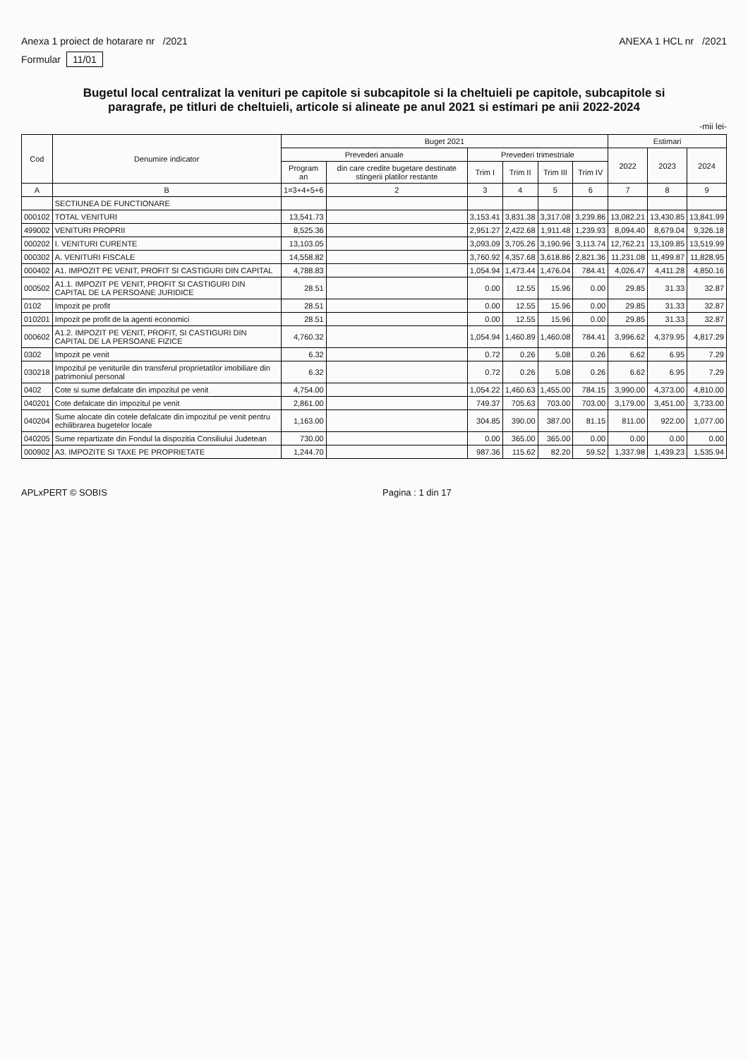Anexa 1 proiect de hotarare nr /2021
ANEXA 1 HCL nr /2021
Formular 11/01
Bugetul local centralizat la venituri pe capitole si subcapitole si la cheltuieli pe capitole, subcapitole si paragrafe, pe titluri de cheltuieli, articole si alineate pe anul 2021 si estimari pe anii 2022-2024
-mii lei-
| Cod | Denumire indicator | Buget 2021 | | | | | | Estimari | | |
| --- | --- | --- | --- | --- | --- | --- | --- | --- | --- | --- |
| | | Prevederi anuale | | Prevederi trimestriale | | | | 2022 | 2023 | 2024 |
| | | Program an | din care credite bugetare destinate stingerii platilor restante | Trim I | Trim II | Trim III | Trim IV | | | |
| A | B | 1=3+4+5+6 | 2 | 3 | 4 | 5 | 6 | 7 | 8 | 9 |
| | SECTIUNEA DE FUNCTIONARE | | | | | | | | | |
| 000102 | TOTAL VENITURI | 13,541.73 | | 3,153.41 | 3,831.38 | 3,317.08 | 3,239.86 | 13,082.21 | 13,430.85 | 13,841.99 |
| 499002 | VENITURI PROPRII | 8,525.36 | | 2,951.27 | 2,422.68 | 1,911.48 | 1,239.93 | 8,094.40 | 8,679.04 | 9,326.18 |
| 000202 | I. VENITURI CURENTE | 13,103.05 | | 3,093.09 | 3,705.26 | 3,190.96 | 3,113.74 | 12,762.21 | 13,109.85 | 13,519.99 |
| 000302 | A. VENITURI FISCALE | 14,558.82 | | 3,760.92 | 4,357.68 | 3,618.86 | 2,821.36 | 11,231.08 | 11,499.87 | 11,828.95 |
| 000402 | A1. IMPOZIT PE VENIT, PROFIT SI CASTIGURI DIN CAPITAL | 4,788.83 | | 1,054.94 | 1,473.44 | 1,476.04 | 784.41 | 4,026.47 | 4,411.28 | 4,850.16 |
| 000502 | A1.1. IMPOZIT PE VENIT, PROFIT SI CASTIGURI DIN CAPITAL DE LA PERSOANE JURIDICE | 28.51 | | 0.00 | 12.55 | 15.96 | 0.00 | 29.85 | 31.33 | 32.87 |
| 0102 | Impozit pe profit | 28.51 | | 0.00 | 12.55 | 15.96 | 0.00 | 29.85 | 31.33 | 32.87 |
| 010201 | Impozit pe profit de la agenti economici | 28.51 | | 0.00 | 12.55 | 15.96 | 0.00 | 29.85 | 31.33 | 32.87 |
| 000602 | A1.2. IMPOZIT PE VENIT, PROFIT, SI CASTIGURI DIN CAPITAL DE LA PERSOANE FIZICE | 4,760.32 | | 1,054.94 | 1,460.89 | 1,460.08 | 784.41 | 3,996.62 | 4,379.95 | 4,817.29 |
| 0302 | Impozit pe venit | 6.32 | | 0.72 | 0.26 | 5.08 | 0.26 | 6.62 | 6.95 | 7.29 |
| 030218 | Impozitul pe veniturile din transferul proprietatilor imobiliare din patrimoniul personal | 6.32 | | 0.72 | 0.26 | 5.08 | 0.26 | 6.62 | 6.95 | 7.29 |
| 0402 | Cote si sume defalcate din impozitul pe venit | 4,754.00 | | 1,054.22 | 1,460.63 | 1,455.00 | 784.15 | 3,990.00 | 4,373.00 | 4,810.00 |
| 040201 | Cote defalcate din impozitul pe venit | 2,861.00 | | 749.37 | 705.63 | 703.00 | 703.00 | 3,179.00 | 3,451.00 | 3,733.00 |
| 040204 | Sume alocate din cotele defalcate din impozitul pe venit pentru echilibrarea bugetelor locale | 1,163.00 | | 304.85 | 390.00 | 387.00 | 81.15 | 811.00 | 922.00 | 1,077.00 |
| 040205 | Sume repartizate din Fondul la dispozitia Consiliului Judetean | 730.00 | | 0.00 | 365.00 | 365.00 | 0.00 | 0.00 | 0.00 | 0.00 |
| 000902 | A3. IMPOZITE SI TAXE PE PROPRIETATE | 1,244.70 | | 987.36 | 115.62 | 82.20 | 59.52 | 1,337.98 | 1,439.23 | 1,535.94 |
APLxPERT © SOBIS Pagina : 1 din 17